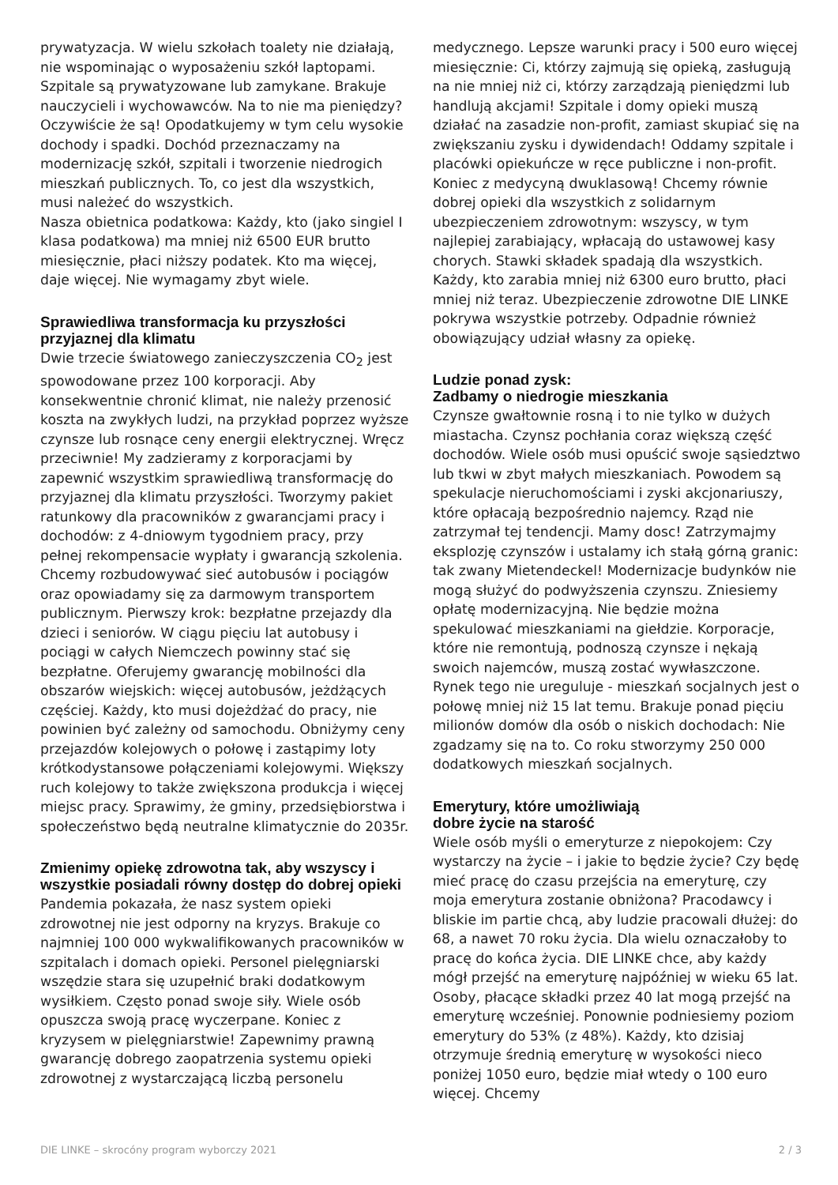prywatyzacja. W wielu szkołach toalety nie działają, nie wspominając o wyposażeniu szkół laptopami. Szpitale są prywatyzowane lub zamykane. Brakuje nauczycieli i wychowawców. Na to nie ma pieniędzy? Oczywiście że są! Opodatkujemy w tym celu wysokie dochody i spadki. Dochód przeznaczamy na modernizację szkół, szpitali i tworzenie niedrogich mieszkań publicznych. To, co jest dla wszystkich, musi należeć do wszystkich.
Nasza obietnica podatkowa: Każdy, kto (jako singiel I klasa podatkowa) ma mniej niż 6500 EUR brutto miesięcznie, płaci niższy podatek. Kto ma więcej, daje więcej. Nie wymagamy zbyt wiele.
Sprawiedliwa transformacja ku przyszłości przyjaznej dla klimatu
Dwie trzecie światowego zanieczyszczenia CO<sub>2</sub> jest spowodowane przez 100 korporacji. Aby konsekwentnie chronić klimat, nie należy przenosić koszta na zwykłych ludzi, na przykład poprzez wyższe czynsze lub rosnące ceny energii elektrycznej. Wręcz przeciwnie! My zadzieramy z korporacjami by zapewnić wszystkim sprawiedliwą transformację do przyjaznej dla klimatu przyszłości. Tworzymy pakiet ratunkowy dla pracowników z gwarancjami pracy i dochodów: z 4-dniowym tygodniem pracy, przy pełnej rekompensacie wypłaty i gwarancją szkolenia. Chcemy rozbudowywać sieć autobusów i pociągów oraz opowiadamy się za darmowym transportem publicznym. Pierwszy krok: bezpłatne przejazdy dla dzieci i seniorów. W ciągu pięciu lat autobusy i pociągi w całych Niemczech powinny stać się bezpłatne. Oferujemy gwarancję mobilności dla obszarów wiejskich: więcej autobusów, jeżdżących częściej. Każdy, kto musi dojeżdżać do pracy, nie powinien być zależny od samochodu. Obniżymy ceny przejazdów kolejowych o połowę i zastąpimy loty krótkodystansowe połączeniami kolejowymi. Większy ruch kolejowy to także zwiększona produkcja i więcej miejsc pracy. Sprawimy, że gminy, przedsiębiorstwa i społeczeństwo będą neutralne klimatycznie do 2035r.
Zmienimy opiekę zdrowotna tak, aby wszyscy i wszystkie posiadali równy dostęp do dobrej opieki
Pandemia pokazała, że nasz system opieki zdrowotnej nie jest odporny na kryzys. Brakuje co najmniej 100 000 wykwalifikowanych pracowników w szpitalach i domach opieki. Personel pielęgniarski wszędzie stara się uzupełnić braki dodatkowym wysiłkiem. Często ponad swoje siły. Wiele osób opuszcza swoją pracę wyczerpane. Koniec z kryzysem w pielęgniarstwie! Zapewnimy prawną gwarancję dobrego zaopatrzenia systemu opieki zdrowotnej z wystarczającą liczbą personelu
medycznego. Lepsze warunki pracy i 500 euro więcej miesięcznie: Ci, którzy zajmują się opieką, zasługują na nie mniej niż ci, którzy zarządzają pieniędzmi lub handlują akcjami! Szpitale i domy opieki muszą działać na zasadzie non-profit, zamiast skupiać się na zwiększaniu zysku i dywidendach! Oddamy szpitale i placówki opiekuńcze w ręce publiczne i non-profit. Koniec z medycyną dwuklasową! Chcemy równie dobrej opieki dla wszystkich z solidarnym ubezpieczeniem zdrowotnym: wszyscy, w tym najlepiej zarabiający, wpłacają do ustawowej kasy chorych. Stawki składek spadają dla wszystkich. Każdy, kto zarabia mniej niż 6300 euro brutto, płaci mniej niż teraz. Ubezpieczenie zdrowotne DIE LINKE pokrywa wszystkie potrzeby. Odpadnie również obowiązujący udział własny za opiekę.
Ludzie ponad zysk:
Zadbamy o niedrogie mieszkania
Czynsze gwałtownie rosną i to nie tylko w dużych miastacha. Czynsz pochłania coraz większą część dochodów. Wiele osób musi opuścić swoje sąsiedztwo lub tkwi w zbyt małych mieszkaniach. Powodem są spekulacje nieruchomościami i zyski akcjonariuszy, które opłacają bezpośrednio najemcy. Rząd nie zatrzymał tej tendencji. Mamy dosc! Zatrzymajmy eksplozję czynszów i ustalamy ich stałą górną granic: tak zwany Mietendeckel! Modernizacje budynków nie mogą służyć do podwyższenia czynszu. Zniesiemy opłatę modernizacyjną. Nie będzie można spekulować mieszkaniami na giełdzie. Korporacje, które nie remontują, podnoszą czynsze i nękają swoich najemców, muszą zostać wywłaszczone. Rynek tego nie ureguluje - mieszkań socjalnych jest o połowę mniej niż 15 lat temu. Brakuje ponad pięciu milionów domów dla osób o niskich dochodach: Nie zgadzamy się na to. Co roku stworzymy 250 000 dodatkowych mieszkań socjalnych.
Emerytury, które umożliwiają
dobre życie na starość
Wiele osób myśli o emeryturze z niepokojem: Czy wystarczy na życie – i jakie to będzie życie? Czy będę mieć pracę do czasu przejścia na emeryturę, czy moja emerytura zostanie obniżona? Pracodawcy i bliskie im partie chcą, aby ludzie pracowali dłużej: do 68, a nawet 70 roku życia. Dla wielu oznaczałoby to pracę do końca życia. DIE LINKE chce, aby każdy mógł przejść na emeryturę najpóźniej w wieku 65 lat. Osoby, płacące składki przez 40 lat mogą przejść na emeryturę wcześniej. Ponownie podniesiemy poziom emerytury do 53% (z 48%). Każdy, kto dzisiaj otrzymuje średnią emeryturę w wysokości nieco poniżej 1050 euro, będzie miał wtedy o 100 euro więcej. Chcemy
DIE LINKE – skrocóny program wyborczy 2021 2 / 3